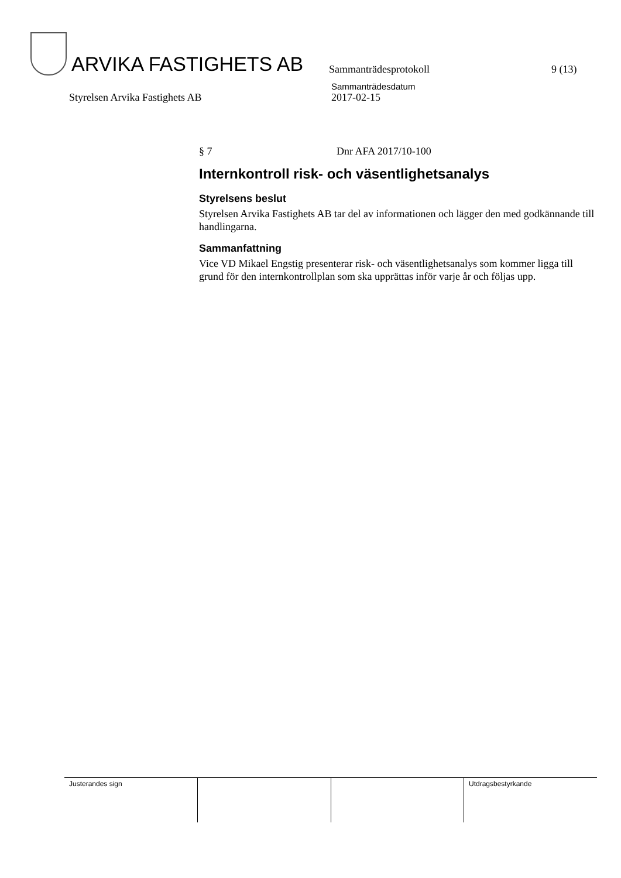ARVIKA FASTIGHETS AB
Sammanträdesprotokoll
9 (13)
Styrelsen Arvika Fastighets AB
Sammanträdesdatum
2017-02-15
§ 7 Dnr AFA 2017/10-100
Internkontroll risk- och väsentlighetsanalys
Styrelsens beslut
Styrelsen Arvika Fastighets AB tar del av informationen och lägger den med godkännande till handlingarna.
Sammanfattning
Vice VD Mikael Engstig presenterar risk- och väsentlighetsanalys som kommer ligga till grund för den internkontrollplan som ska upprättas inför varje år och följas upp.
| Justerandes sign | | | Utdragsbestyrkande |